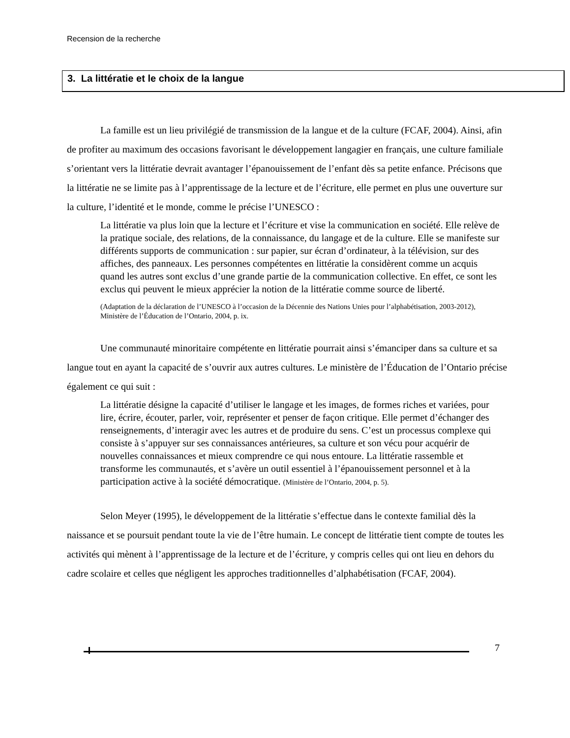Recension de la recherche
3. La littératie et le choix de la langue
La famille est un lieu privilégié de transmission de la langue et de la culture (FCAF, 2004). Ainsi, afin de profiter au maximum des occasions favorisant le développement langagier en français, une culture familiale s’orientant vers la littératie devrait avantager l’épanouissement de l’enfant dès sa petite enfance. Précisons que la littératie ne se limite pas à l’apprentissage de la lecture et de l’écriture, elle permet en plus une ouverture sur la culture, l’identité et le monde, comme le précise l’UNESCO :
La littératie va plus loin que la lecture et l’écriture et vise la communication en société. Elle relève de la pratique sociale, des relations, de la connaissance, du langage et de la culture. Elle se manifeste sur différents supports de communication : sur papier, sur écran d’ordinateur, à la télévision, sur des affiches, des panneaux. Les personnes compétentes en littératie la considèrent comme un acquis quand les autres sont exclus d’une grande partie de la communication collective. En effet, ce sont les exclus qui peuvent le mieux apprécier la notion de la littératie comme source de liberté.
(Adaptation de la déclaration de l’UNESCO à l’occasion de la Décennie des Nations Unies pour l’alphabétisation, 2003-2012), Ministère de l’Éducation de l’Ontario, 2004, p. ix.
Une communauté minoritaire compétente en littératie pourrait ainsi s’émanciper dans sa culture et sa langue tout en ayant la capacité de s’ouvrir aux autres cultures. Le ministère de l’Éducation de l’Ontario précise également ce qui suit :
La littératie désigne la capacité d’utiliser le langage et les images, de formes riches et variées, pour lire, écrire, écouter, parler, voir, représenter et penser de façon critique. Elle permet d’échanger des renseignements, d’interagir avec les autres et de produire du sens. C’est un processus complexe qui consiste à s’appuyer sur ses connaissances antérieures, sa culture et son vécu pour acquérir de nouvelles connaissances et mieux comprendre ce qui nous entoure. La littératie rassemble et transforme les communautés, et s’avère un outil essentiel à l’épanouissement personnel et à la participation active à la société démocratique. (Ministère de l’Ontario, 2004, p. 5).
Selon Meyer (1995), le développement de la littératie s’effectue dans le contexte familial dès la naissance et se poursuit pendant toute la vie de l’être humain. Le concept de littératie tient compte de toutes les activités qui mènent à l’apprentissage de la lecture et de l’écriture, y compris celles qui ont lieu en dehors du cadre scolaire et celles que négligent les approches traditionnelles d’alphabétisation (FCAF, 2004).
7